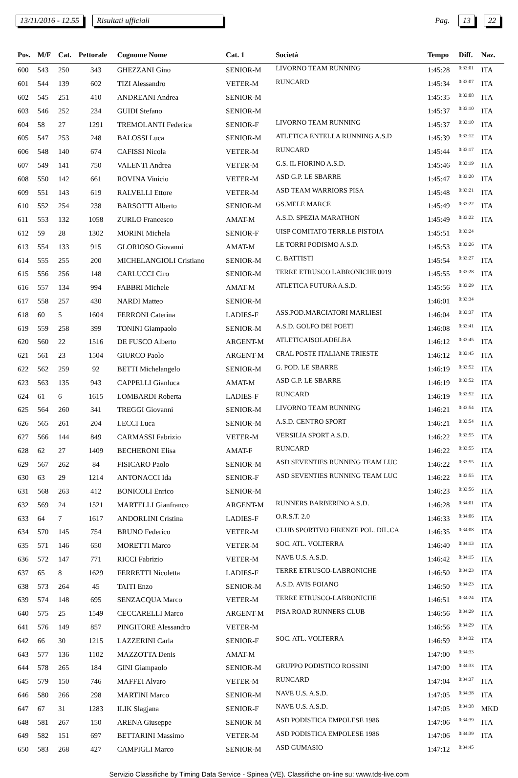13/11/2016 - 12.55 Risultati ufficiali Pag. 13 22
| Pos. | M/F | Cat. | Pettorale | Cognome Nome | Cat. 1 | Società | Tempo | Diff. | Naz. |
| --- | --- | --- | --- | --- | --- | --- | --- | --- | --- |
| 600 | 543 | 250 | 343 | GHEZZANI Gino | SENIOR-M | LIVORNO TEAM RUNNING | 1:45:28 | 0:33:01 | ITA |
| 601 | 544 | 139 | 602 | TIZI Alessandro | VETER-M | RUNCARD | 1:45:34 | 0:33:07 | ITA |
| 602 | 545 | 251 | 410 | ANDREANI Andrea | SENIOR-M | | 1:45:35 | 0:33:08 | ITA |
| 603 | 546 | 252 | 234 | GUIDI Stefano | SENIOR-M | | 1:45:37 | 0:33:10 | ITA |
| 604 | 58 | 27 | 1291 | TREMOLANTI Federica | SENIOR-F | LIVORNO TEAM RUNNING | 1:45:37 | 0:33:10 | ITA |
| 605 | 547 | 253 | 248 | BALOSSI Luca | SENIOR-M | ATLETICA ENTELLA RUNNING A.S.D | 1:45:39 | 0:33:12 | ITA |
| 606 | 548 | 140 | 674 | CAFISSI Nicola | VETER-M | RUNCARD | 1:45:44 | 0:33:17 | ITA |
| 607 | 549 | 141 | 750 | VALENTI Andrea | VETER-M | G.S. IL FIORINO A.S.D. | 1:45:46 | 0:33:19 | ITA |
| 608 | 550 | 142 | 661 | ROVINA Vinicio | VETER-M | ASD G.P. LE SBARRE | 1:45:47 | 0:33:20 | ITA |
| 609 | 551 | 143 | 619 | RALVELLI Ettore | VETER-M | ASD TEAM WARRIORS PISA | 1:45:48 | 0:33:21 | ITA |
| 610 | 552 | 254 | 238 | BARSOTTI Alberto | SENIOR-M | GS.MELE MARCE | 1:45:49 | 0:33:22 | ITA |
| 611 | 553 | 132 | 1058 | ZURLO Francesco | AMAT-M | A.S.D. SPEZIA MARATHON | 1:45:49 | 0:33:22 | ITA |
| 612 | 59 | 28 | 1302 | MORINI Michela | SENIOR-F | UISP COMITATO TERR.LE PISTOIA | 1:45:51 | 0:33:24 | |
| 613 | 554 | 133 | 915 | GLORIOSO Giovanni | AMAT-M | LE TORRI PODISMO A.S.D. | 1:45:53 | 0:33:26 | ITA |
| 614 | 555 | 255 | 200 | MICHELANGIOLI Cristiano | SENIOR-M | C. BATTISTI | 1:45:54 | 0:33:27 | ITA |
| 615 | 556 | 256 | 148 | CARLUCCI Ciro | SENIOR-M | TERRE ETRUSCO LABRONICHE 0019 | 1:45:55 | 0:33:28 | ITA |
| 616 | 557 | 134 | 994 | FABBRI Michele | AMAT-M | ATLETICA FUTURA A.S.D. | 1:45:56 | 0:33:29 | ITA |
| 617 | 558 | 257 | 430 | NARDI Matteo | SENIOR-M | | 1:46:01 | 0:33:34 | |
| 618 | 60 | 5 | 1604 | FERRONI Caterina | LADIES-F | ASS.POD.MARCIATORI MARLIESI | 1:46:04 | 0:33:37 | ITA |
| 619 | 559 | 258 | 399 | TONINI Giampaolo | SENIOR-M | A.S.D. GOLFO DEI POETI | 1:46:08 | 0:33:41 | ITA |
| 620 | 560 | 22 | 1516 | DE FUSCO Alberto | ARGENT-M | ATLETICAISOLADELBA | 1:46:12 | 0:33:45 | ITA |
| 621 | 561 | 23 | 1504 | GIURCO Paolo | ARGENT-M | CRAL POSTE ITALIANE TRIESTE | 1:46:12 | 0:33:45 | ITA |
| 622 | 562 | 259 | 92 | BETTI Michelangelo | SENIOR-M | G. POD. LE SBARRE | 1:46:19 | 0:33:52 | ITA |
| 623 | 563 | 135 | 943 | CAPPELLI Gianluca | AMAT-M | ASD G.P. LE SBARRE | 1:46:19 | 0:33:52 | ITA |
| 624 | 61 | 6 | 1615 | LOMBARDI Roberta | LADIES-F | RUNCARD | 1:46:19 | 0:33:52 | ITA |
| 625 | 564 | 260 | 341 | TREGGI Giovanni | SENIOR-M | LIVORNO TEAM RUNNING | 1:46:21 | 0:33:54 | ITA |
| 626 | 565 | 261 | 204 | LECCI Luca | SENIOR-M | A.S.D. CENTRO SPORT | 1:46:21 | 0:33:54 | ITA |
| 627 | 566 | 144 | 849 | CARMASSI Fabrizio | VETER-M | VERSILIA SPORT A.S.D. | 1:46:22 | 0:33:55 | ITA |
| 628 | 62 | 27 | 1409 | BECHERONI Elisa | AMAT-F | RUNCARD | 1:46:22 | 0:33:55 | ITA |
| 629 | 567 | 262 | 84 | FISICARO Paolo | SENIOR-M | ASD SEVENTIES RUNNING TEAM LUC | 1:46:22 | 0:33:55 | ITA |
| 630 | 63 | 29 | 1214 | ANTONACCI Ida | SENIOR-F | ASD SEVENTIES RUNNING TEAM LUC | 1:46:22 | 0:33:55 | ITA |
| 631 | 568 | 263 | 412 | BONICOLI Enrico | SENIOR-M | | 1:46:23 | 0:33:56 | ITA |
| 632 | 569 | 24 | 1521 | MARTELLI Gianfranco | ARGENT-M | RUNNERS BARBERINO A.S.D. | 1:46:28 | 0:34:01 | ITA |
| 633 | 64 | 7 | 1617 | ANDORLINI Cristina | LADIES-F | O.R.S.T. 2.0 | 1:46:33 | 0:34:06 | ITA |
| 634 | 570 | 145 | 754 | BRUNO Federico | VETER-M | CLUB SPORTIVO FIRENZE POL. DIL.CA | 1:46:35 | 0:34:08 | ITA |
| 635 | 571 | 146 | 650 | MORETTI Marco | VETER-M | SOC. ATL. VOLTERRA | 1:46:40 | 0:34:13 | ITA |
| 636 | 572 | 147 | 771 | RICCI Fabrizio | VETER-M | NAVE U.S. A.S.D. | 1:46:42 | 0:34:15 | ITA |
| 637 | 65 | 8 | 1629 | FERRETTI Nicoletta | LADIES-F | TERRE ETRUSCO-LABRONICHE | 1:46:50 | 0:34:23 | ITA |
| 638 | 573 | 264 | 45 | TAITI Enzo | SENIOR-M | A.S.D. AVIS FOIANO | 1:46:50 | 0:34:23 | ITA |
| 639 | 574 | 148 | 695 | SENZACQUA Marco | VETER-M | TERRE ETRUSCO-LABRONICHE | 1:46:51 | 0:34:24 | ITA |
| 640 | 575 | 25 | 1549 | CECCARELLI Marco | ARGENT-M | PISA ROAD RUNNERS CLUB | 1:46:56 | 0:34:29 | ITA |
| 641 | 576 | 149 | 857 | PINGITORE Alessandro | VETER-M | | 1:46:56 | 0:34:29 | ITA |
| 642 | 66 | 30 | 1215 | LAZZERINI Carla | SENIOR-F | SOC. ATL. VOLTERRA | 1:46:59 | 0:34:32 | ITA |
| 643 | 577 | 136 | 1102 | MAZZOTTA Denis | AMAT-M | | 1:47:00 | 0:34:33 | |
| 644 | 578 | 265 | 184 | GINI Giampaolo | SENIOR-M | GRUPPO PODISTICO ROSSINI | 1:47:00 | 0:34:33 | ITA |
| 645 | 579 | 150 | 746 | MAFFEI Alvaro | VETER-M | RUNCARD | 1:47:04 | 0:34:37 | ITA |
| 646 | 580 | 266 | 298 | MARTINI Marco | SENIOR-M | NAVE U.S. A.S.D. | 1:47:05 | 0:34:38 | ITA |
| 647 | 67 | 31 | 1283 | ILIK Slagjana | SENIOR-F | NAVE U.S. A.S.D. | 1:47:05 | 0:34:38 | MKD |
| 648 | 581 | 267 | 150 | ARENA Giuseppe | SENIOR-M | ASD PODISTICA EMPOLESE 1986 | 1:47:06 | 0:34:39 | ITA |
| 649 | 582 | 151 | 697 | BETTARINI Massimo | VETER-M | ASD PODISTICA EMPOLESE 1986 | 1:47:06 | 0:34:39 | ITA |
| 650 | 583 | 268 | 427 | CAMPIGLI Marco | SENIOR-M | ASD GUMASIO | 1:47:12 | 0:34:45 | |
Servizio Classifiche by Timing Data Service - Spinea (VE). Classifiche on-line su: www.tds-live.com